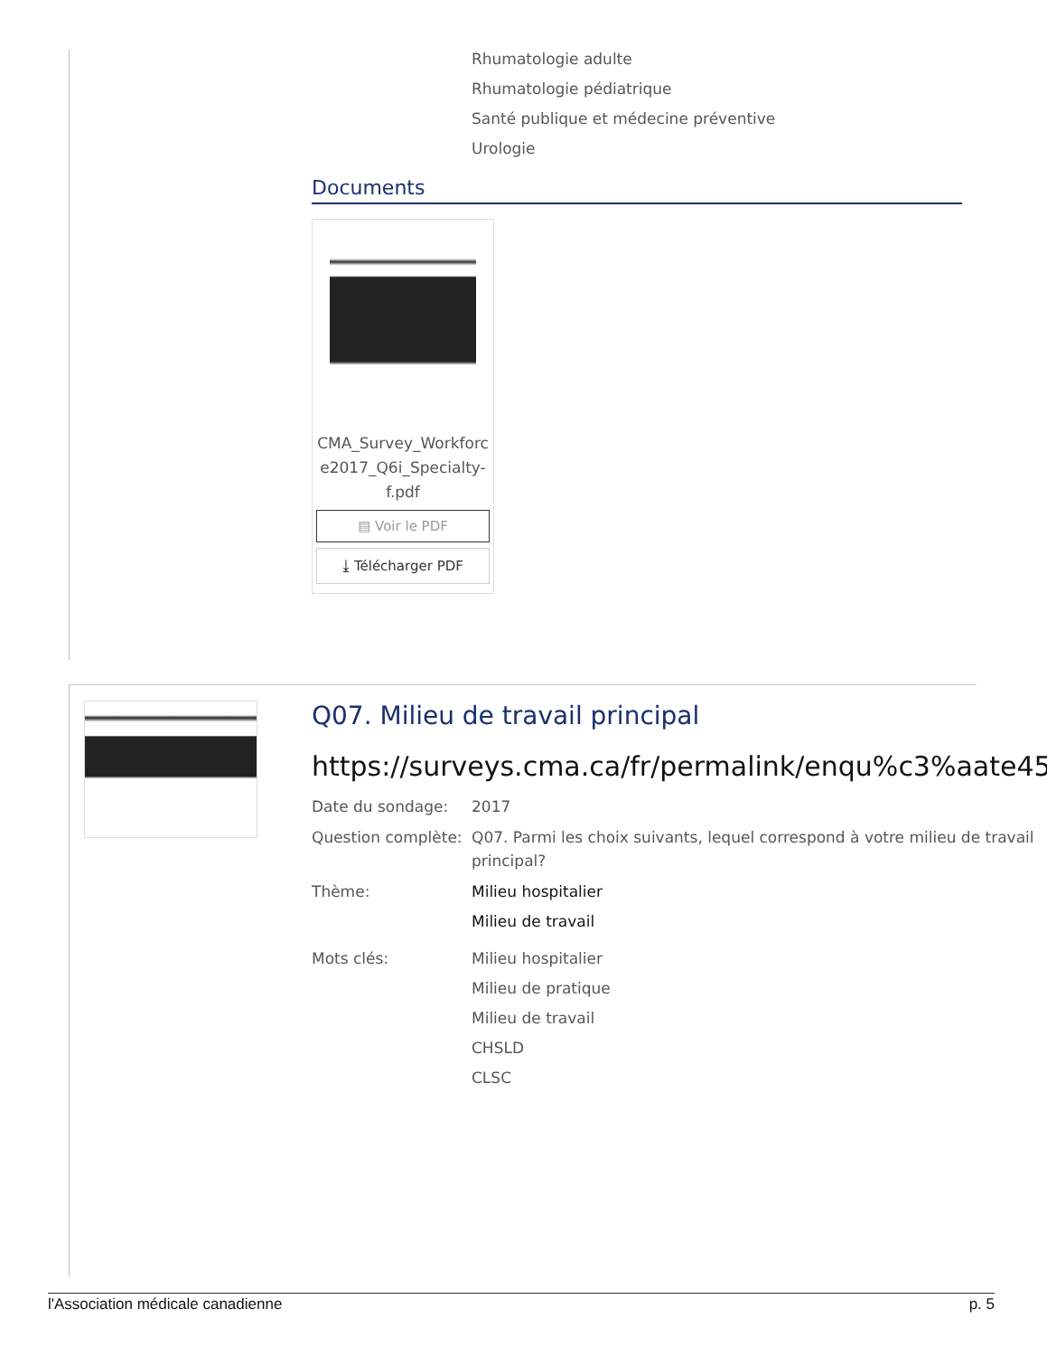Rhumatologie adulte
Rhumatologie pédiatrique
Santé publique et médecine préventive
Urologie
Documents
CMA_Survey_Workforc e2017_Q6i_Specialty-f.pdf
▤ Voir le PDF
⤓ Télécharger PDF
Q07. Milieu de travail principal
https://surveys.cma.ca/fr/permalink/enqu%c3%aate45
Date du sondage: 2017
Question complète:
Q07. Parmi les choix suivants, lequel correspond à votre milieu de travail principal?
Thème: Milieu hospitalier
Milieu de travail
Mots clés: Milieu hospitalier
Milieu de pratique
Milieu de travail
CHSLD
CLSC
l'Association médicale canadienne p. 5